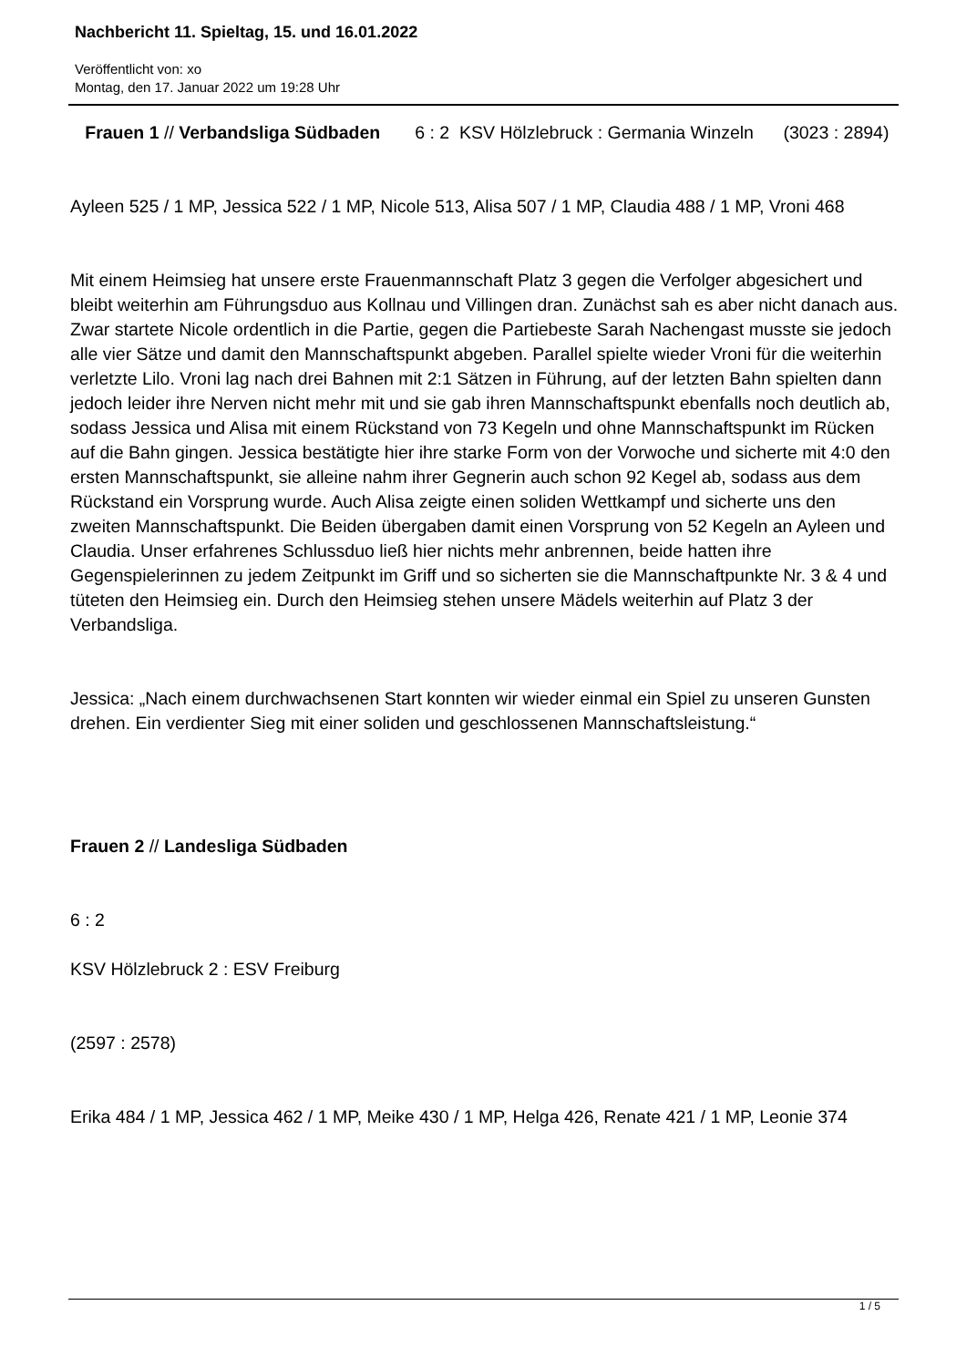Nachbericht 11. Spieltag, 15. und 16.01.2022
Veröffentlicht von: xo
Montag, den 17. Januar 2022 um 19:28 Uhr
Frauen 1 // Verbandsliga Südbaden 6 : 2 KSV Hölzlebruck : Germania Winzeln (3023 : 2894)
Ayleen 525 / 1 MP, Jessica 522 / 1 MP, Nicole 513, Alisa 507 / 1 MP, Claudia 488 / 1 MP, Vroni 468
Mit einem Heimsieg hat unsere erste Frauenmannschaft Platz 3 gegen die Verfolger abgesichert und bleibt weiterhin am Führungsduo aus Kollnau und Villingen dran. Zunächst sah es aber nicht danach aus. Zwar startete Nicole ordentlich in die Partie, gegen die Partiebeste Sarah Nachengast musste sie jedoch alle vier Sätze und damit den Mannschaftspunkt abgeben. Parallel spielte wieder Vroni für die weiterhin verletzte Lilo. Vroni lag nach drei Bahnen mit 2:1 Sätzen in Führung, auf der letzten Bahn spielten dann jedoch leider ihre Nerven nicht mehr mit und sie gab ihren Mannschaftspunkt ebenfalls noch deutlich ab, sodass Jessica und Alisa mit einem Rückstand von 73 Kegeln und ohne Mannschaftspunkt im Rücken auf die Bahn gingen. Jessica bestätigte hier ihre starke Form von der Vorwoche und sicherte mit 4:0 den ersten Mannschaftspunkt, sie alleine nahm ihrer Gegnerin auch schon 92 Kegel ab, sodass aus dem Rückstand ein Vorsprung wurde. Auch Alisa zeigte einen soliden Wettkampf und sicherte uns den zweiten Mannschaftspunkt. Die Beiden übergaben damit einen Vorsprung von 52 Kegeln an Ayleen und Claudia. Unser erfahrenes Schlussduo ließ hier nichts mehr anbrennen, beide hatten ihre Gegenspielerinnen zu jedem Zeitpunkt im Griff und so sicherten sie die Mannschaftpunkte Nr. 3 & 4 und tüteten den Heimsieg ein. Durch den Heimsieg stehen unsere Mädels weiterhin auf Platz 3 der Verbandsliga.
Jessica: „Nach einem durchwachsenen Start konnten wir wieder einmal ein Spiel zu unseren Gunsten drehen. Ein verdienter Sieg mit einer soliden und geschlossenen Mannschaftsleistung.“
Frauen 2 // Landesliga Südbaden
6 : 2
KSV Hölzlebruck 2 : ESV Freiburg
(2597 : 2578)
Erika 484 / 1 MP, Jessica 462 / 1 MP, Meike 430 / 1 MP, Helga 426, Renate 421 / 1 MP, Leonie 374
1 / 5